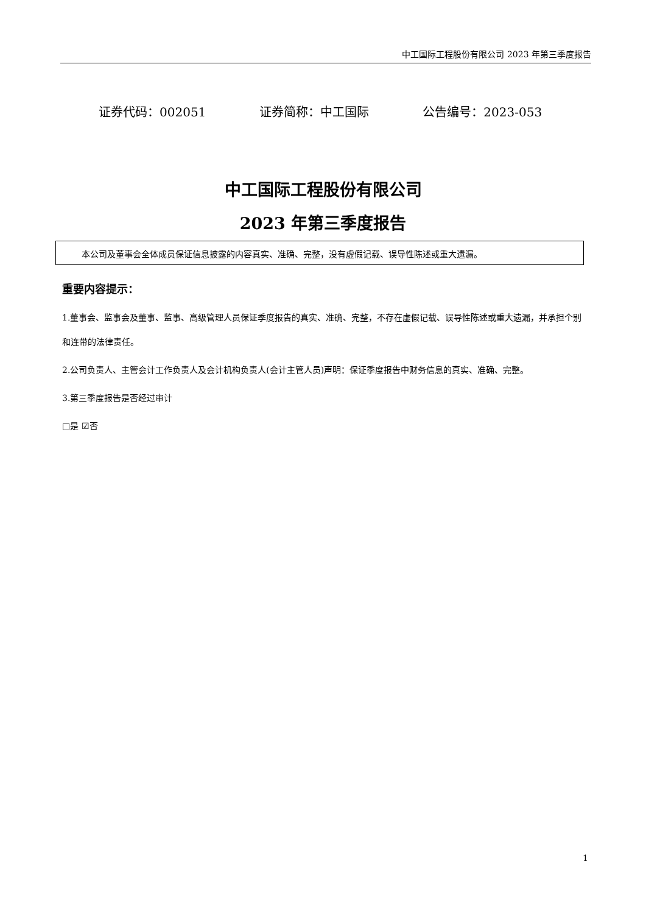中工国际工程股份有限公司 2023 年第三季度报告
证券代码：002051 证券简称：中工国际 公告编号：2023-053
中工国际工程股份有限公司
2023 年第三季度报告
本公司及董事会全体成员保证信息披露的内容真实、准确、完整，没有虚假记载、误导性陈述或重大遗漏。
重要内容提示：
1.董事会、监事会及董事、监事、高级管理人员保证季度报告的真实、准确、完整，不存在虚假记载、误导性陈述或重大遗漏，并承担个别和连带的法律责任。
2.公司负责人、主管会计工作负责人及会计机构负责人(会计主管人员)声明：保证季度报告中财务信息的真实、准确、完整。
3.第三季度报告是否经过审计
□是 ☑否
1